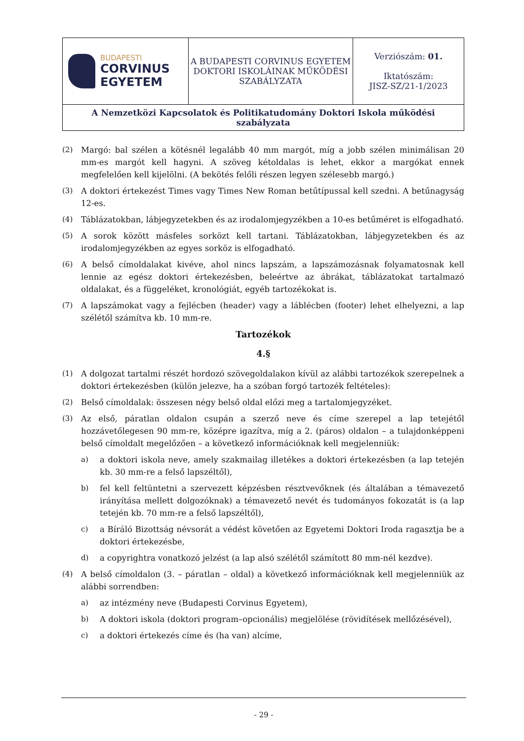| BUDAPESTI CORVINUS EGYETEM | A BUDAPESTI CORVINUS EGYETEM DOKTORI ISKOLÁINAK MŰKÖDÉSI SZABÁLYZATA | Verziószám: 01. Iktatószám: JISZ-SZ/21-1/2023 |
| A Nemzetközi Kapcsolatok és Politikatudomány Doktori Iskola működési szabályzata | | |
(2) Margó: bal szélen a kötésnél legalább 40 mm margót, míg a jobb szélen minimálisan 20 mm-es margót kell hagyni. A szöveg kétoldalas is lehet, ekkor a margókat ennek megfelelően kell kijelölni. (A bekötés felőli részen legyen szélesebb margó.)
(3) A doktori értekezést Times vagy Times New Roman betűtípussal kell szedni. A betűnagyság 12-es.
(4) Táblázatokban, lábjegyzetekben és az irodalomjegyzékben a 10-es betűméret is elfogadható.
(5) A sorok között másfeles sorközt kell tartani. Táblázatokban, lábjegyzetekben és az irodalomjegyzékben az egyes sorköz is elfogadható.
(6) A belső címoldalakat kivéve, ahol nincs lapszám, a lapszámozásnak folyamatosnak kell lennie az egész doktori értekezésben, beleértve az ábrákat, táblázatokat tartalmazó oldalakat, és a függeléket, kronológiát, egyéb tartozékokat is.
(7) A lapszámokat vagy a fejlécben (header) vagy a láblécben (footer) lehet elhelyezni, a lap szélétől számítva kb. 10 mm-re.
Tartozékok
4.§
(1) A dolgozat tartalmi részét hordozó szövegoldalakon kívül az alábbi tartozékok szerepelnek a doktori értekezésben (külön jelezve, ha a szóban forgó tartozék feltételes):
(2) Belső címoldalak: összesen négy belső oldal előzi meg a tartalomjegyzéket.
(3) Az első, páratlan oldalon csupán a szerző neve és címe szerepel a lap tetejétől hozzávetőlegesen 90 mm-re, középre igazítva, míg a 2. (páros) oldalon – a tulajdonképpeni belső címoldalt megelőzően – a következő információknak kell megjelenniük:
a) a doktori iskola neve, amely szakmailag illetékes a doktori értekezésben (a lap tetején kb. 30 mm-re a felső lapszéltől),
b) fel kell feltüntetni a szervezett képzésben résztvevőknek (és általában a témavezető irányítása mellett dolgozóknak) a témavezető nevét és tudományos fokozatát is (a lap tetején kb. 70 mm-re a felső lapszéltől),
c) a Bíráló Bizottság névsorát a védést követően az Egyetemi Doktori Iroda ragasztja be a doktori értekezésbe,
d) a copyrightra vonatkozó jelzést (a lap alsó szélétől számított 80 mm-nél kezdve).
(4) A belső címoldalon (3. – páratlan – oldal) a következő információknak kell megjelenniük az alábbi sorrendben:
a) az intézmény neve (Budapesti Corvinus Egyetem),
b) A doktori iskola (doktori program–opcionális) megjelölése (rövidítések mellőzésével),
c) a doktori értekezés címe és (ha van) alcíme,
- 29 -